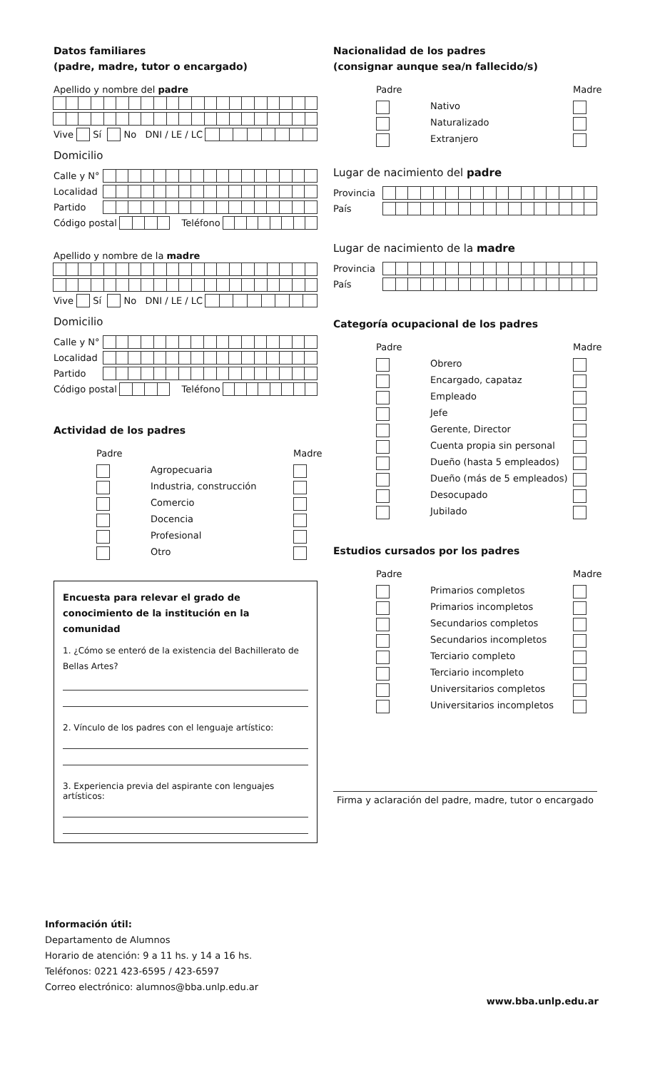Datos familiares
(padre, madre, tutor o encargado)
Apellido y nombre del padre
Vive Sí No DNI / LE / LC
Domicilio
Calle y N°
Localidad
Partido
Código postal
Teléfono
Apellido y nombre de la madre
Vive Sí No DNI / LE / LC
Domicilio
Calle y N°
Localidad
Partido
Código postal
Teléfono
Actividad de los padres
Padre
Madre
Agropecuaria
Industria, construcción
Comercio
Docencia
Profesional
Otro
Encuesta para relevar el grado de conocimiento de la institución en la comunidad
1. ¿Cómo se enteró de la existencia del Bachillerato de Bellas Artes?
2. Vínculo de los padres con el lenguaje artístico:
3. Experiencia previa del aspirante con lenguajes artísticos:
Nacionalidad de los padres
(consignar aunque sea/n fallecido/s)
Padre
Madre
Nativo
Naturalizado
Extranjero
Lugar de nacimiento del padre
Provincia
País
Lugar de nacimiento de la madre
Provincia
País
Categoría ocupacional de los padres
Padre
Madre
Obrero
Encargado, capataz
Empleado
Jefe
Gerente, Director
Cuenta propia sin personal
Dueño (hasta 5 empleados)
Dueño (más de 5 empleados)
Desocupado
Jubilado
Estudios cursados por los padres
Padre
Madre
Primarios completos
Primarios incompletos
Secundarios completos
Secundarios incompletos
Terciario completo
Terciario incompleto
Universitarios completos
Universitarios incompletos
Firma y aclaración del padre, madre, tutor o encargado
Información útil:
Departamento de Alumnos
Horario de atención: 9 a 11 hs. y 14 a 16 hs.
Teléfonos: 0221 423-6595 / 423-6597
Correo electrónico: alumnos@bba.unlp.edu.ar
www.bba.unlp.edu.ar